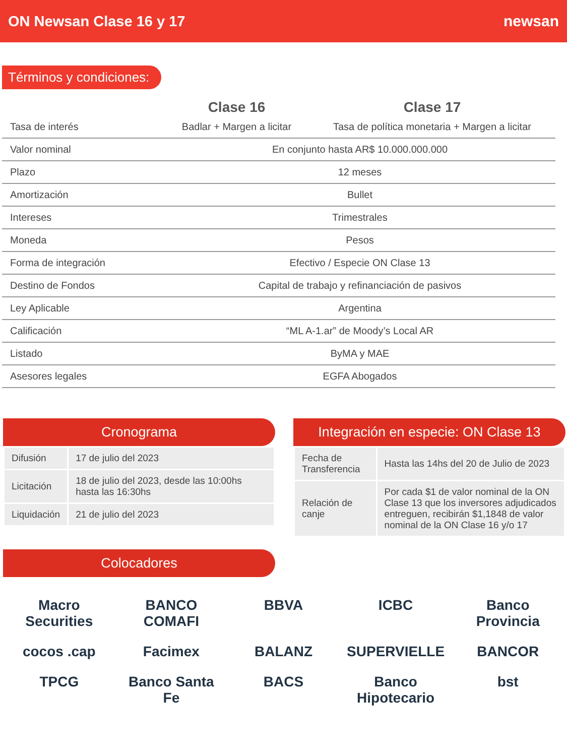ON Newsan Clase 16 y 17 newsan
Términos y condiciones:
| | Clase 16 | Clase 17 |
| --- | --- | --- |
| Tasa de interés | Badlar + Margen a licitar | Tasa de política monetaria + Margen a licitar |
| Valor nominal | En conjunto hasta AR$ 10.000.000.000 | |
| Plazo | 12 meses | |
| Amortización | Bullet | |
| Intereses | Trimestrales | |
| Moneda | Pesos | |
| Forma de integración | Efectivo / Especie ON Clase 13 | |
| Destino de Fondos | Capital de trabajo y refinanciación de pasivos | |
| Ley Aplicable | Argentina | |
| Calificación | “ML A-1.ar” de Moody’s Local AR | |
| Listado | ByMA y MAE | |
| Asesores legales | EGFA Abogados | |
Cronograma
| Difusión | 17 de julio del 2023 |
| Licitación | 18 de julio del 2023, desde las 10:00hs hasta las 16:30hs |
| Liquidación | 21 de julio del 2023 |
Integración en especie: ON Clase 13
| Fecha de Transferencia | Hasta las 14hs del 20 de Julio de 2023 |
| Relación de canje | Por cada $1 de valor nominal de la ON Clase 13 que los inversores adjudicados entreguen, recibirán $1,1848 de valor nominal de la ON Clase 16 y/o 17 |
Colocadores
Macro Securities
BANCO COMAFI
BBVA
ICBC
Banco Provincia
cocos .cap
Facimex
BALANZ
SUPERVIELLE
BANCOR
TPCG
Banco Santa Fe
BACS
Banco Hipotecario
bst